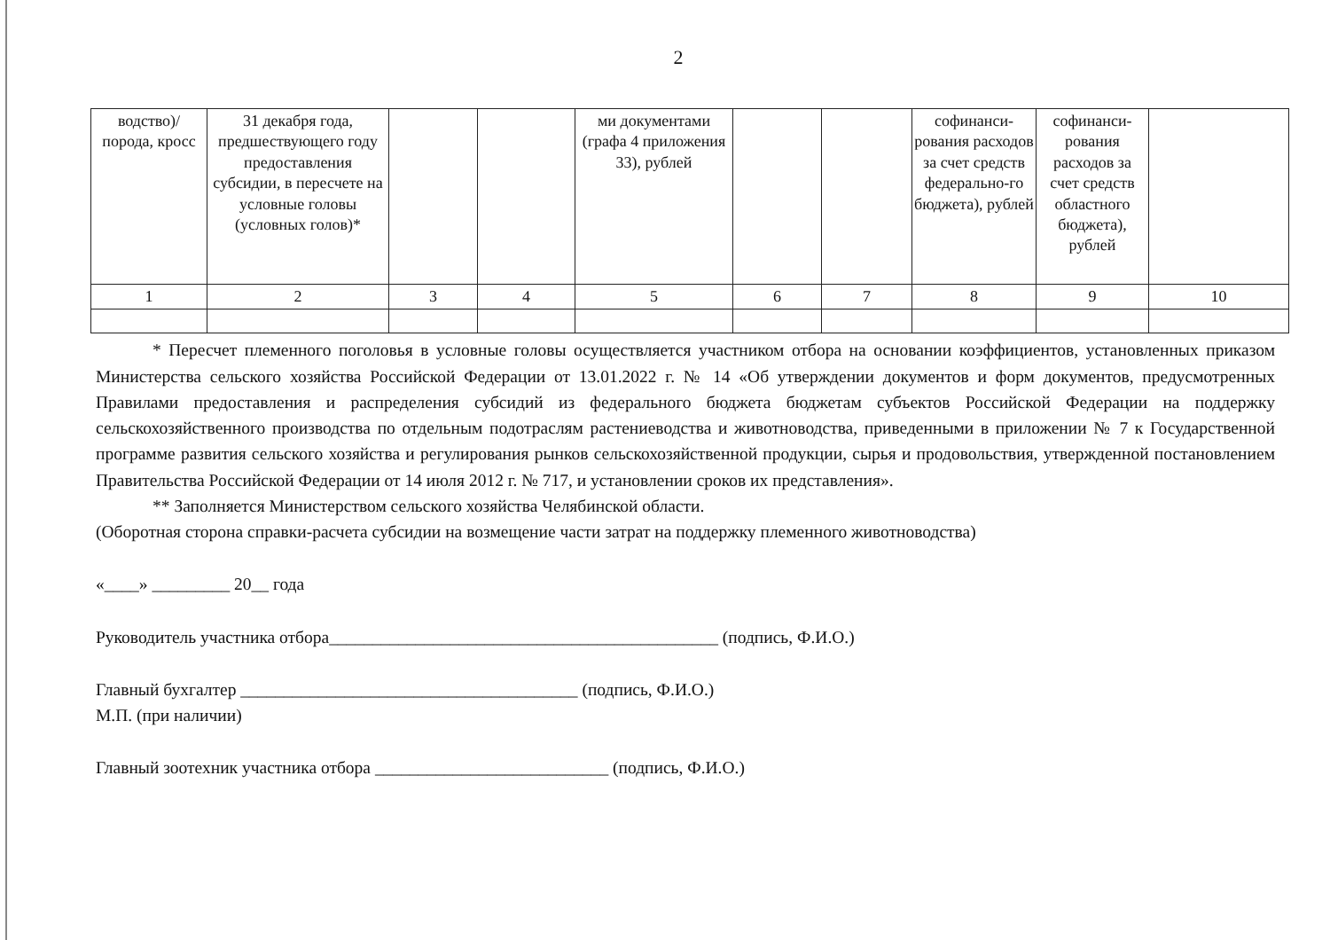2
| водство)/ порода, кросс | 31 декабря года, предшествующего году предоставления субсидии, в пересчете на условные головы (условных голов)* | | | ми документами (графа 4 приложения 33), рублей | | | софинанси-рования расходов за счет средств федерально-го бюджета), рублей | софинанси-рования расходов за счет средств областного бюджета), рублей | |
| 1 | 2 | 3 | 4 | 5 | 6 | 7 | 8 | 9 | 10 |
* Пересчет племенного поголовья в условные головы осуществляется участником отбора на основании коэффициентов, установленных приказом Министерства сельского хозяйства Российской Федерации от 13.01.2022 г. № 14 «Об утверждении документов и форм документов, предусмотренных Правилами предоставления и распределения субсидий из федерального бюджета бюджетам субъектов Российской Федерации на поддержку сельскохозяйственного производства по отдельным подотраслям растениеводства и животноводства, приведенными в приложении № 7 к Государственной программе развития сельского хозяйства и регулирования рынков сельскохозяйственной продукции, сырья и продовольствия, утвержденной постановлением Правительства Российской Федерации от 14 июля 2012 г. № 717, и установлении сроков их представления».
** Заполняется Министерством сельского хозяйства Челябинской области.
(Оборотная сторона справки-расчета субсидии на возмещение части затрат на поддержку племенного животноводства)
«____» _________ 20__ года
Руководитель участника отбора_____________________________________________ (подпись, Ф.И.О.)
Главный бухгалтер _______________________________________ (подпись, Ф.И.О.)
М.П. (при наличии)
Главный зоотехник участника отбора ___________________________ (подпись, Ф.И.О.)